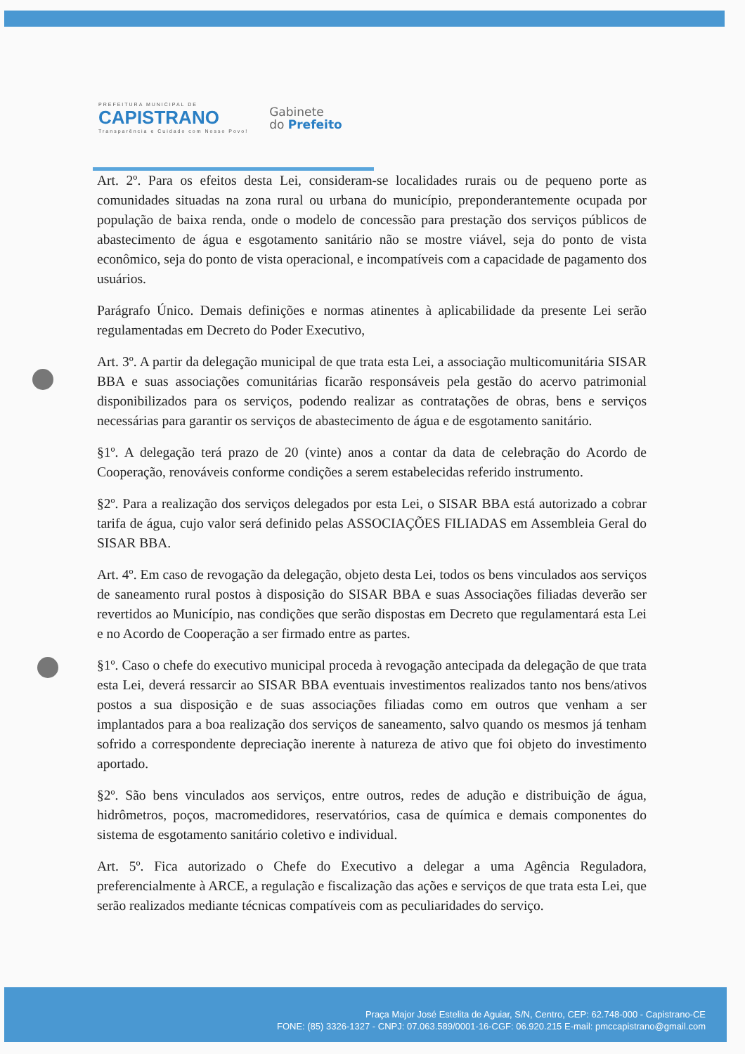PREFEITURA MUNICIPAL DE
CAPISTRANO
Transparência e Cuidado com Nosso Povo!
Gabinete
do Prefeito
Art. 2º. Para os efeitos desta Lei, consideram-se localidades rurais ou de pequeno porte as comunidades situadas na zona rural ou urbana do município, preponderantemente ocupada por população de baixa renda, onde o modelo de concessão para prestação dos serviços públicos de abastecimento de água e esgotamento sanitário não se mostre viável, seja do ponto de vista econômico, seja do ponto de vista operacional, e incompatíveis com a capacidade de pagamento dos usuários.
Parágrafo Único. Demais definições e normas atinentes à aplicabilidade da presente Lei serão regulamentadas em Decreto do Poder Executivo,
Art. 3º. A partir da delegação municipal de que trata esta Lei, a associação multicomunitária SISAR BBA e suas associações comunitárias ficarão responsáveis pela gestão do acervo patrimonial disponibilizados para os serviços, podendo realizar as contratações de obras, bens e serviços necessárias para garantir os serviços de abastecimento de água e de esgotamento sanitário.
§1º. A delegação terá prazo de 20 (vinte) anos a contar da data de celebração do Acordo de Cooperação, renováveis conforme condições a serem estabelecidas referido instrumento.
§2º. Para a realização dos serviços delegados por esta Lei, o SISAR BBA está autorizado a cobrar tarifa de água, cujo valor será definido pelas ASSOCIAÇÕES FILIADAS em Assembleia Geral do SISAR BBA.
Art. 4º. Em caso de revogação da delegação, objeto desta Lei, todos os bens vinculados aos serviços de saneamento rural postos à disposição do SISAR BBA e suas Associações filiadas deverão ser revertidos ao Município, nas condições que serão dispostas em Decreto que regulamentará esta Lei e no Acordo de Cooperação a ser firmado entre as partes.
§1º. Caso o chefe do executivo municipal proceda à revogação antecipada da delegação de que trata esta Lei, deverá ressarcir ao SISAR BBA eventuais investimentos realizados tanto nos bens/ativos postos a sua disposição e de suas associações filiadas como em outros que venham a ser implantados para a boa realização dos serviços de saneamento, salvo quando os mesmos já tenham sofrido a correspondente depreciação inerente à natureza de ativo que foi objeto do investimento aportado.
§2º. São bens vinculados aos serviços, entre outros, redes de adução e distribuição de água, hidrômetros, poços, macromedidores, reservatórios, casa de química e demais componentes do sistema de esgotamento sanitário coletivo e individual.
Art. 5º. Fica autorizado o Chefe do Executivo a delegar a uma Agência Reguladora, preferencialmente à ARCE, a regulação e fiscalização das ações e serviços de que trata esta Lei, que serão realizados mediante técnicas compatíveis com as peculiaridades do serviço.
Praça Major José Estelita de Aguiar, S/N, Centro, CEP: 62.748-000 - Capistrano-CE
FONE: (85) 3326-1327 - CNPJ: 07.063.589/0001-16-CGF: 06.920.215 E-mail: pmccapistrano@gmail.com